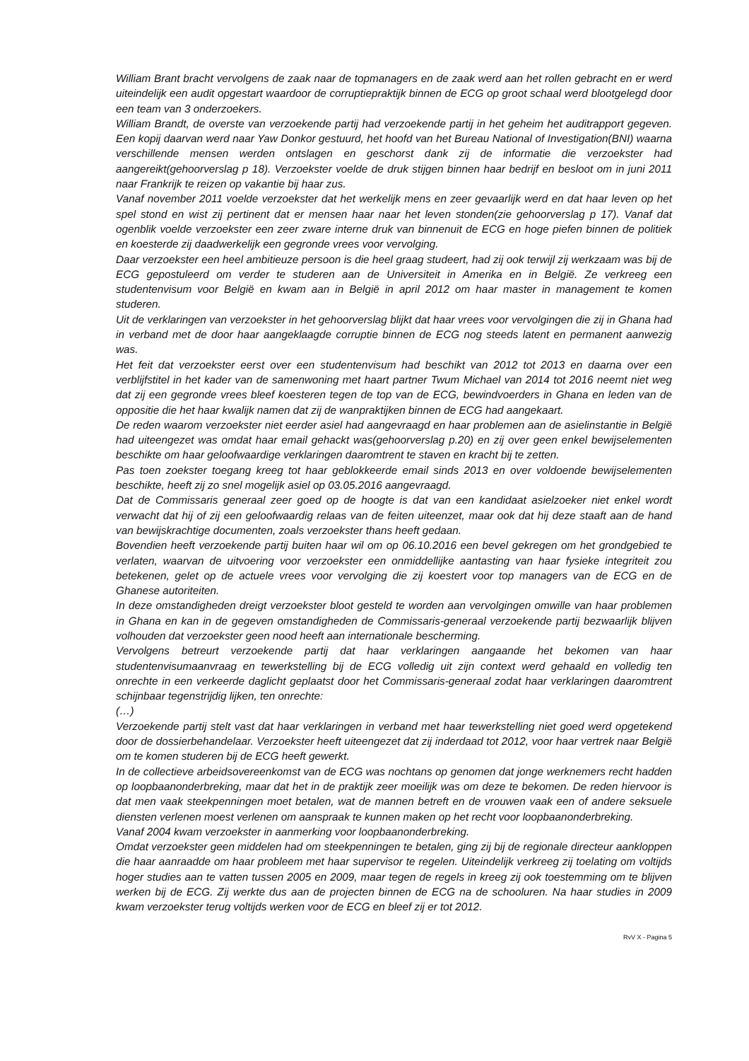William Brant bracht vervolgens de zaak naar de topmanagers en de zaak werd aan het rollen gebracht en er werd uiteindelijk een audit opgestart waardoor de corruptiepraktijk binnen de ECG op groot schaal werd blootgelegd door een team van 3 onderzoekers.
William Brandt, de overste van verzoekende partij had verzoekende partij in het geheim het auditrapport gegeven. Een kopij daarvan werd naar Yaw Donkor gestuurd, het hoofd van het Bureau National of Investigation(BNI) waarna verschillende mensen werden ontslagen en geschorst dank zij de informatie die verzoekster had aangereikt(gehoorverslag p 18). Verzoekster voelde de druk stijgen binnen haar bedrijf en besloot om in juni 2011 naar Frankrijk te reizen op vakantie bij haar zus.
Vanaf november 2011 voelde verzoekster dat het werkelijk mens en zeer gevaarlijk werd en dat haar leven op het spel stond en wist zij pertinent dat er mensen haar naar het leven stonden(zie gehoorverslag p 17). Vanaf dat ogenblik voelde verzoekster een zeer zware interne druk van binnenuit de ECG en hoge piefen binnen de politiek en koesterde zij daadwerkelijk een gegronde vrees voor vervolging.
Daar verzoekster een heel ambitieuze persoon is die heel graag studeert, had zij ook terwijl zij werkzaam was bij de ECG gepostuleerd om verder te studeren aan de Universiteit in Amerika en in België. Ze verkreeg een studentenvisum voor België en kwam aan in België in april 2012 om haar master in management te komen studeren.
Uit de verklaringen van verzoekster in het gehoorverslag blijkt dat haar vrees voor vervolgingen die zij in Ghana had in verband met de door haar aangeklaagde corruptie binnen de ECG nog steeds latent en permanent aanwezig was.
Het feit dat verzoekster eerst over een studentenvisum had beschikt van 2012 tot 2013 en daarna over een verblijfstitel in het kader van de samenwoning met haart partner Twum Michael van 2014 tot 2016 neemt niet weg dat zij een gegronde vrees bleef koesteren tegen de top van de ECG, bewindvoerders in Ghana en leden van de oppositie die het haar kwalijk namen dat zij de wanpraktijken binnen de ECG had aangekaart.
De reden waarom verzoekster niet eerder asiel had aangevraagd en haar problemen aan de asielinstantie in België had uiteengezet was omdat haar email gehackt was(gehoorverslag p.20) en zij over geen enkel bewijselementen beschikte om haar geloofwaardige verklaringen daaromtrent te staven en kracht bij te zetten.
Pas toen zoekster toegang kreeg tot haar geblokkeerde email sinds 2013 en over voldoende bewijselementen beschikte, heeft zij zo snel mogelijk asiel op 03.05.2016 aangevraagd.
Dat de Commissaris generaal zeer goed op de hoogte is dat van een kandidaat asielzoeker niet enkel wordt verwacht dat hij of zij een geloofwaardig relaas van de feiten uiteenzet, maar ook dat hij deze staaft aan de hand van bewijskrachtige documenten, zoals verzoekster thans heeft gedaan.
Bovendien heeft verzoekende partij buiten haar wil om op 06.10.2016 een bevel gekregen om het grondgebied te verlaten, waarvan de uitvoering voor verzoekster een onmiddellijke aantasting van haar fysieke integriteit zou betekenen, gelet op de actuele vrees voor vervolging die zij koestert voor top managers van de ECG en de Ghanese autoriteiten.
In deze omstandigheden dreigt verzoekster bloot gesteld te worden aan vervolgingen omwille van haar problemen in Ghana en kan in de gegeven omstandigheden de Commissaris-generaal verzoekende partij bezwaarlijk blijven volhouden dat verzoekster geen nood heeft aan internationale bescherming.
Vervolgens betreurt verzoekende partij dat haar verklaringen aangaande het bekomen van haar studentenvisumaanvraag en tewerkstelling bij de ECG volledig uit zijn context werd gehaald en volledig ten onrechte in een verkeerde daglicht geplaatst door het Commissaris-generaal zodat haar verklaringen daaromtrent schijnbaar tegenstrijdig lijken, ten onrechte:
(…)
Verzoekende partij stelt vast dat haar verklaringen in verband met haar tewerkstelling niet goed werd opgetekend door de dossierbehandelaar. Verzoekster heeft uiteengezet dat zij inderdaad tot 2012, voor haar vertrek naar België om te komen studeren bij de ECG heeft gewerkt.
In de collectieve arbeidsovereenkomst van de ECG was nochtans op genomen dat jonge werknemers recht hadden op loopbaanonderbreking, maar dat het in de praktijk zeer moeilijk was om deze te bekomen. De reden hiervoor is dat men vaak steekpenningen moet betalen, wat de mannen betreft en de vrouwen vaak een of andere seksuele diensten verlenen moest verlenen om aanspraak te kunnen maken op het recht voor loopbaanonderbreking.
Vanaf 2004 kwam verzoekster in aanmerking voor loopbaanonderbreking.
Omdat verzoekster geen middelen had om steekpenningen te betalen, ging zij bij de regionale directeur aankloppen die haar aanraadde om haar probleem met haar supervisor te regelen. Uiteindelijk verkreeg zij toelating om voltijds hoger studies aan te vatten tussen 2005 en 2009, maar tegen de regels in kreeg zij ook toestemming om te blijven werken bij de ECG. Zij werkte dus aan de projecten binnen de ECG na de schooluren. Na haar studies in 2009 kwam verzoekster terug voltijds werken voor de ECG en bleef zij er tot 2012.
RvV X - Pagina 5